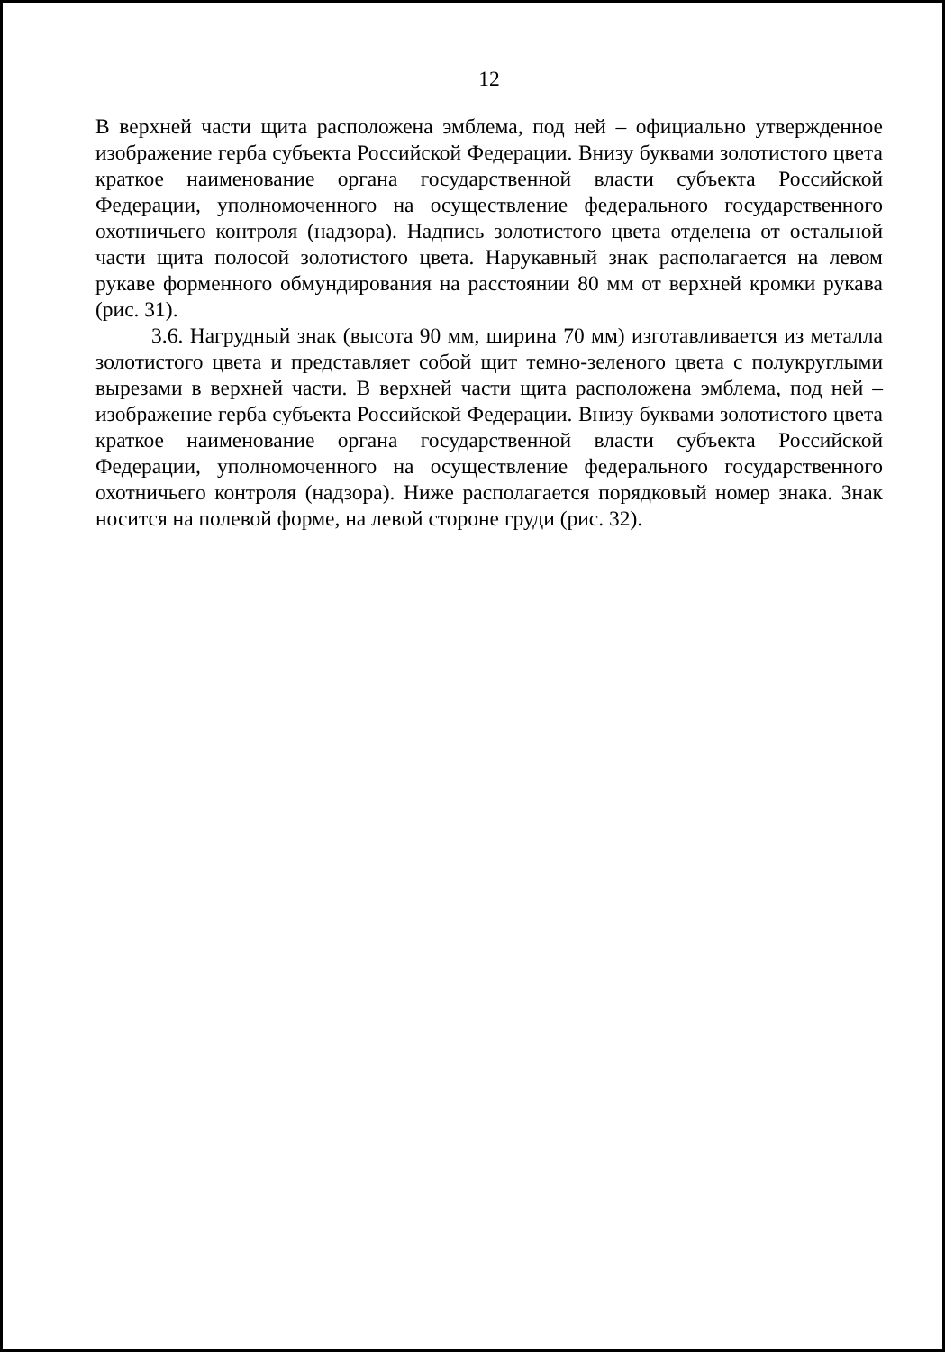12
В верхней части щита расположена эмблема, под ней – официально утвержденное изображение герба субъекта Российской Федерации. Внизу буквами золотистого цвета краткое наименование органа государственной власти субъекта Российской Федерации, уполномоченного на осуществление федерального государственного охотничьего контроля (надзора). Надпись золотистого цвета отделена от остальной части щита полосой золотистого цвета. Нарукавный знак располагается на левом рукаве форменного обмундирования на расстоянии 80 мм от верхней кромки рукава (рис. 31).
3.6. Нагрудный знак (высота 90 мм, ширина 70 мм) изготавливается из металла золотистого цвета и представляет собой щит темно-зеленого цвета с полукруглыми вырезами в верхней части. В верхней части щита расположена эмблема, под ней – изображение герба субъекта Российской Федерации. Внизу буквами золотистого цвета краткое наименование органа государственной власти субъекта Российской Федерации, уполномоченного на осуществление федерального государственного охотничьего контроля (надзора). Ниже располагается порядковый номер знака. Знак носится на полевой форме, на левой стороне груди (рис. 32).